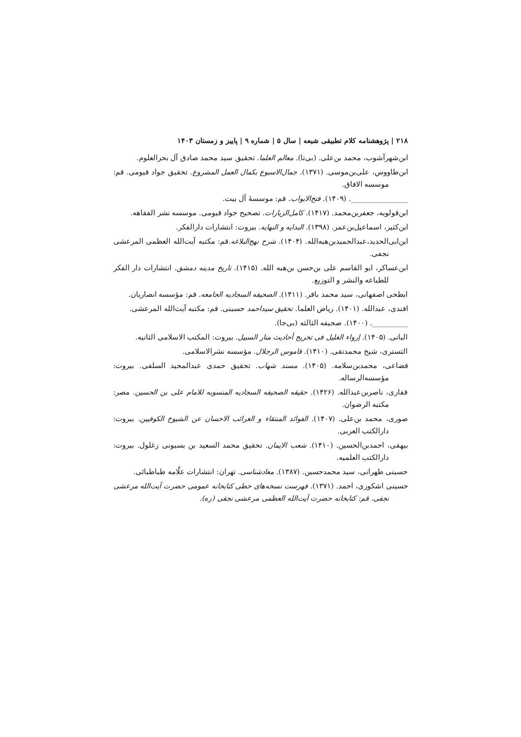۲۱۸ | پژوهشنامه کلام تطبیقی شیعه | سال ۵ | شماره ۹ | پاییز و زمستان ۱۴۰۳
ابن‌شهرآشوب، محمد بن‌علی. (بی‌تا). معالم العلما. تحقیق سید محمد صادق آل بحرالعلوم.
ابن‌طاووس، علی‌بن‌موسی. (۱۳۷۱). جمال‌الاسبوع بکمال العمل المشروع. تحقیق جواد قیومی. قم: موسسه الافاق.
________________. (۱۴۰۹). فتح‌الابواب. قم: موسسهٔ آل بیت.
ابن‌قولویه، جعفربن‌محمد. (۱۴۱۷). کامل‌الزیارات. تصحیح جواد قیومی. موسسه نشر الفقاهه.
ابن‌کثیر، اسماعیل‌بن‌عمر. (۱۳۹۸). البدایه و النهایه. بیروت: انتشارات دارالفکر.
ابن‌ابی‌الحدید،عبدالحمیدبن‌هبه‌الله. (۱۴۰۴). شرح نهج‌البلاغه.قم: مکتبه آیت‌الله العظمی المرعشی نجفی.
ابن‌عساکر، ابو القاسم علی بن‌حسن بن‌هبه الله. (۱۴۱۵). تاریخ مدینه دمشق. انتشارات دار الفکر للطباعه والنشر و التوزیع.
ابطحی اصفهانی، سید محمد باقر. (۱۴۱۱). الصحیفه السجادیه الجامعه. قم: مؤسسه انصاریان.
افندی، عبدالله. (۱۴۰۱). ریاض العلما. تحقیق سیداحمد حسینی. قم: مکتبه آیت‌الله المرعشی.
__________. (۱۴۰۰). صحیفه الثالثه (بی‌جا).
البانی. (۱۴۰۵). إرواء الغلیل فی تخریج أحادیث منار السبیل. بیروت: المکتب الاسلامی الثانیه.
التستری، شیخ محمدتقی. (۱۴۱۰). قاموس الرجلال. مؤسسه نشرالاسلامی.
قضاعی، محمدبن‌سلامه. (۱۴۰۵). مسند شهاب. تحقیق حمدی عبدالمجید السلفی. بیروت: مؤسسه‌الرساله.
قفاری، ناصربن‌عبدالله. (۱۴۲۶). حقیقه الصحیفه السجادیه المنسوبه للامام علی بن الحسین. مصر: مکتبه الرضوان.
صوری، محمد بن‌علی. (۱۴۰۷). الفوائد المنتقاء و الغرائب الاحسان عن الشیوخ الکوفیین. بیروت: دارالکتب العربی.
بیهقی، احمدبن‌الحسین. (۱۴۱۰). شعب الایمان. تحقیق محمد السعید بن بسیونی زغلول. بیروت: دارالکتب العلمیه.
حسینی طهرانی، سید محمدحسین. (۱۳۸۷). معادشناسی. تهران: انتشارات علّامه طباطبائی.
حسینی اشکوری، احمد. (۱۳۷۱). فهرست نسخه‌های خطی کتابخانه عمومی حضرت آیت‌الله مرعشی نجفی. قم: کتابخانه حضرت آیت‌الله العظمی مرعشی نجفی (ره).